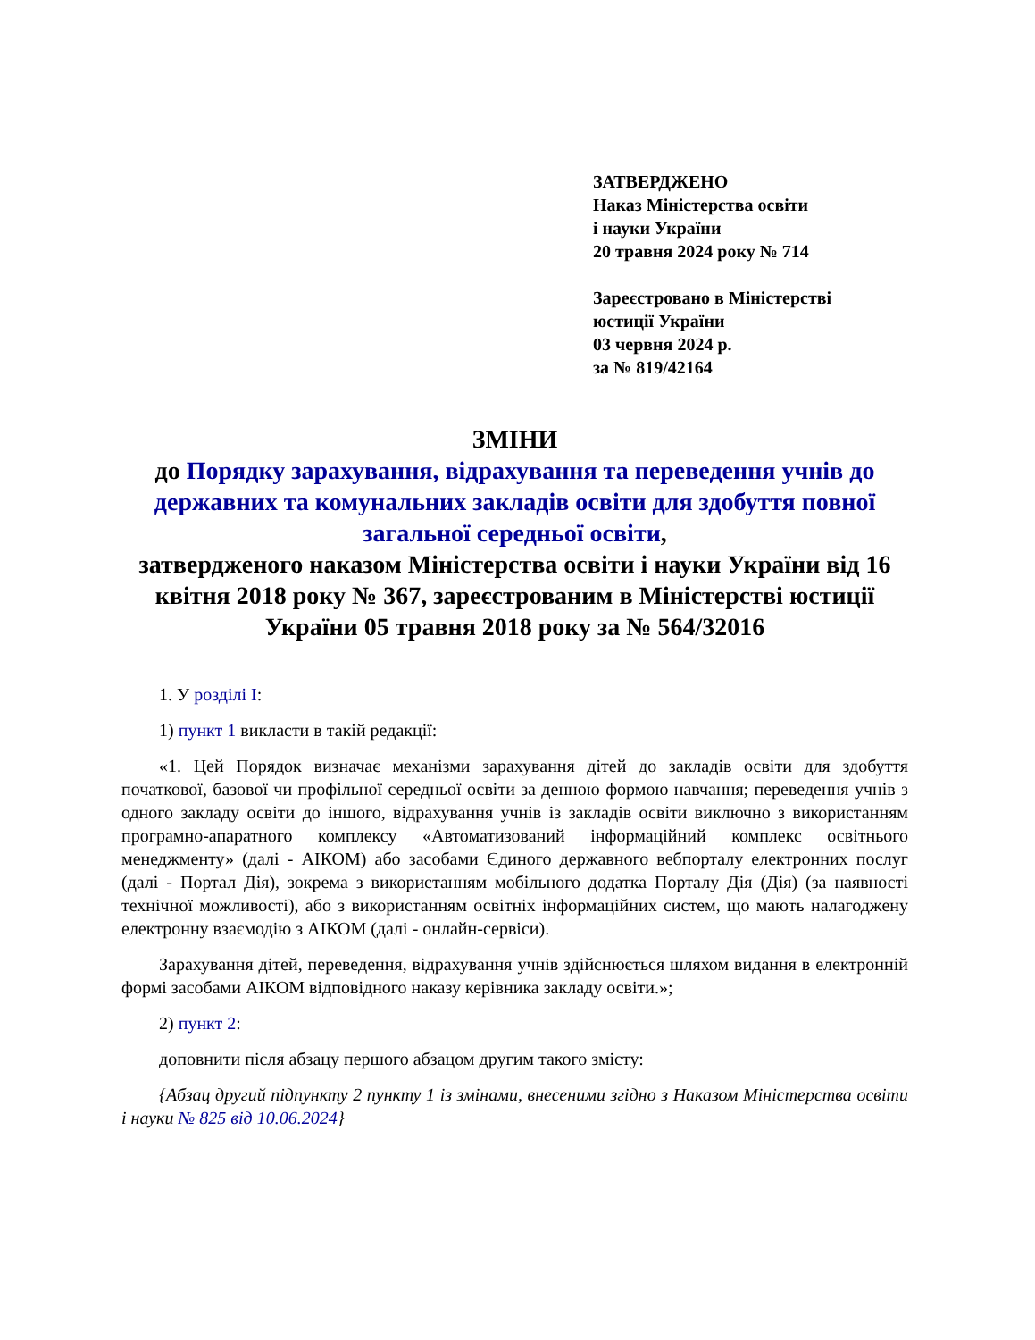ЗАТВЕРДЖЕНО
Наказ Міністерства освіти
і науки України
20 травня 2024 року № 714
Зареєстровано в Міністерстві
юстиції України
03 червня 2024 р.
за № 819/42164
ЗМІНИ
до Порядку зарахування, відрахування та переведення учнів до державних та комунальних закладів освіти для здобуття повної загальної середньої освіти,
затвердженого наказом Міністерства освіти і науки України від 16 квітня 2018 року № 367, зареєстрованим в Міністерстві юстиції України 05 травня 2018 року за № 564/32016
1. У розділі I:
1) пункт 1 викласти в такій редакції:
«1. Цей Порядок визначає механізми зарахування дітей до закладів освіти для здобуття початкової, базової чи профільної середньої освіти за денною формою навчання; переведення учнів з одного закладу освіти до іншого, відрахування учнів із закладів освіти виключно з використанням програмно-апаратного комплексу «Автоматизований інформаційний комплекс освітнього менеджменту» (далі - АІКОМ) або засобами Єдиного державного вебпорталу електронних послуг (далі - Портал Дія), зокрема з використанням мобільного додатка Порталу Дія (Дія) (за наявності технічної можливості), або з використанням освітніх інформаційних систем, що мають налагоджену електронну взаємодію з АІКОМ (далі - онлайн-сервіси).
Зарахування дітей, переведення, відрахування учнів здійснюється шляхом видання в електронній формі засобами АІКОМ відповідного наказу керівника закладу освіти.»;
2) пункт 2:
доповнити після абзацу першого абзацом другим такого змісту:
{Абзац другий підпункту 2 пункту 1 із змінами, внесеними згідно з Наказом Міністерства освіти і науки № 825 від 10.06.2024}